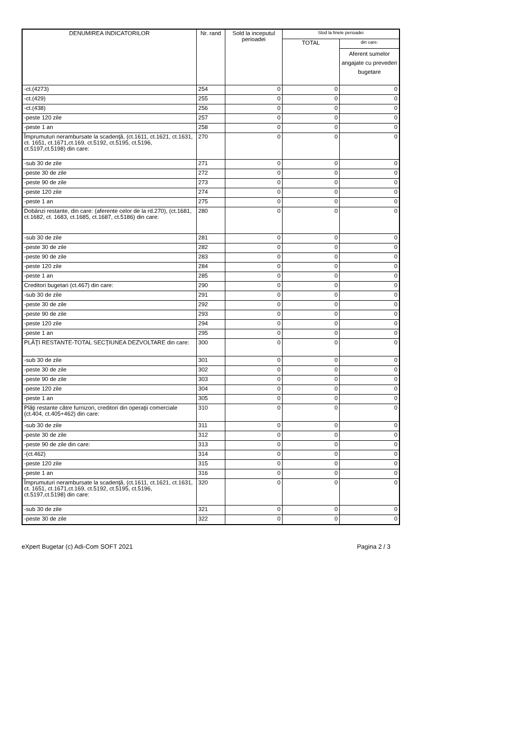| DENUMIREA INDICATORILOR | Nr. rand | Sold la inceputul perioadei | Slod la finele perioadei | |
| --- | --- | --- | --- | --- |
| | | | TOTAL | din care: |
| | | | | Aferent sumelor angajate cu prevederi bugetare |
| -ct.(4273) | 254 | 0 | 0 | 0 |
| -ct.(429) | 255 | 0 | 0 | 0 |
| -ct.(438) | 256 | 0 | 0 | 0 |
| -peste 120 zile | 257 | 0 | 0 | 0 |
| -peste 1 an | 258 | 0 | 0 | 0 |
| Împrumuturi nerambursate la scadenţă, (ct.1611, ct.1621, ct.1631, ct. 1651, ct.1671,ct.169, ct.5192, ct.5195, ct.5196, ct.5197,ct.5198) din care: | 270 | 0 | 0 | 0 |
| -sub 30 de zile | 271 | 0 | 0 | 0 |
| -peste 30 de zile | 272 | 0 | 0 | 0 |
| -peste 90 de zile | 273 | 0 | 0 | 0 |
| -peste 120 zile | 274 | 0 | 0 | 0 |
| -peste 1 an | 275 | 0 | 0 | 0 |
| Dobânzi restante, din care: (aferente celor de la rd.270), (ct.1681, ct.1682, ct. 1683, ct.1685, ct.1687, ct.5186) din care: | 280 | 0 | 0 | 0 |
| -sub 30 de zile | 281 | 0 | 0 | 0 |
| -peste 30 de zile | 282 | 0 | 0 | 0 |
| -peste 90 de zile | 283 | 0 | 0 | 0 |
| -peste 120 zile | 284 | 0 | 0 | 0 |
| -peste 1 an | 285 | 0 | 0 | 0 |
| Creditori bugetari (ct.467) din care: | 290 | 0 | 0 | 0 |
| -sub 30 de zile | 291 | 0 | 0 | 0 |
| -peste 30 de zile | 292 | 0 | 0 | 0 |
| -peste 90 de zile | 293 | 0 | 0 | 0 |
| -peste 120 zile | 294 | 0 | 0 | 0 |
| -peste 1 an | 295 | 0 | 0 | 0 |
| PLĂŢI RESTANTE-TOTAL SECŢIUNEA DEZVOLTARE din care: | 300 | 0 | 0 | 0 |
| -sub 30 de zile | 301 | 0 | 0 | 0 |
| -peste 30 de zile | 302 | 0 | 0 | 0 |
| -peste 90 de zile | 303 | 0 | 0 | 0 |
| -peste 120 zile | 304 | 0 | 0 | 0 |
| -peste 1 an | 305 | 0 | 0 | 0 |
| Plăţi restante către furnizori, creditori din operaţii comerciale (ct.404, ct.405+462) din care: | 310 | 0 | 0 | 0 |
| -sub 30 de zile | 311 | 0 | 0 | 0 |
| -peste 30 de zile | 312 | 0 | 0 | 0 |
| -peste 90 de zile din care: | 313 | 0 | 0 | 0 |
| -(ct.462) | 314 | 0 | 0 | 0 |
| -peste 120 zile | 315 | 0 | 0 | 0 |
| -peste 1 an | 316 | 0 | 0 | 0 |
| Împrumuturi nerambursate la scadenţă, (ct.1611, ct.1621, ct.1631, ct. 1651, ct.1671,ct.169, ct.5192, ct.5195, ct.5196, ct.5197,ct.5198) din care: | 320 | 0 | 0 | 0 |
| -sub 30 de zile | 321 | 0 | 0 | 0 |
| -peste 30 de zile | 322 | 0 | 0 | 0 |
eXpert Bugetar (c) Adi-Com SOFT 2021 Pagina 2 / 3